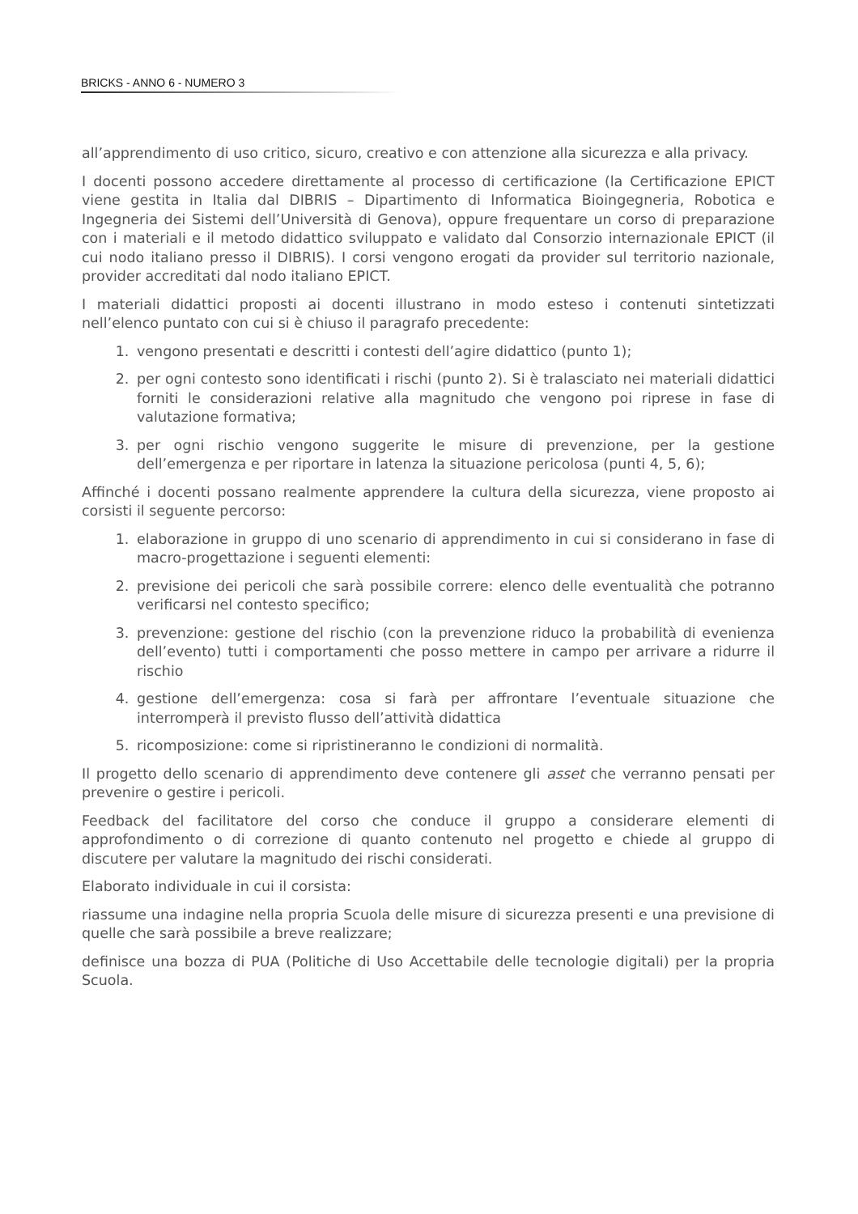BRICKS - ANNO 6 - NUMERO 3
all’apprendimento di uso critico, sicuro, creativo e con attenzione alla sicurezza e alla privacy.
I docenti possono accedere direttamente al processo di certificazione (la Certificazione EPICT viene gestita in Italia dal DIBRIS – Dipartimento di Informatica Bioingegneria, Robotica e Ingegneria dei Sistemi dell’Università di Genova), oppure frequentare un corso di preparazione con i materiali e il metodo didattico sviluppato e validato dal Consorzio internazionale EPICT (il cui nodo italiano presso il DIBRIS). I corsi vengono erogati da provider sul territorio nazionale, provider accreditati dal nodo italiano EPICT.
I materiali didattici proposti ai docenti illustrano in modo esteso i contenuti sintetizzati nell’elenco puntato con cui si è chiuso il paragrafo precedente:
1. vengono presentati e descritti i contesti dell’agire didattico (punto 1);
2. per ogni contesto sono identificati i rischi (punto 2). Si è tralasciato nei materiali didattici forniti le considerazioni relative alla magnitudo che vengono poi riprese in fase di valutazione formativa;
3. per ogni rischio vengono suggerite le misure di prevenzione, per la gestione dell’emergenza e per riportare in latenza la situazione pericolosa (punti 4, 5, 6);
Affinché i docenti possano realmente apprendere la cultura della sicurezza, viene proposto ai corsisti il seguente percorso:
1. elaborazione in gruppo di uno scenario di apprendimento in cui si considerano in fase di macro-progettazione i seguenti elementi:
2. previsione dei pericoli che sarà possibile correre: elenco delle eventualità che potranno verificarsi nel contesto specifico;
3. prevenzione: gestione del rischio (con la prevenzione riduco la probabilità di evenienza dell’evento) tutti i comportamenti che posso mettere in campo per arrivare a ridurre il rischio
4. gestione dell’emergenza: cosa si farà per affrontare l’eventuale situazione che interromperà il previsto flusso dell’attività didattica
5. ricomposizione: come si ripristineranno le condizioni di normalità.
Il progetto dello scenario di apprendimento deve contenere gli asset che verranno pensati per prevenire o gestire i pericoli.
Feedback del facilitatore del corso che conduce il gruppo a considerare elementi di approfondimento o di correzione di quanto contenuto nel progetto e chiede al gruppo di discutere per valutare la magnitudo dei rischi considerati.
Elaborato individuale in cui il corsista:
riassume una indagine nella propria Scuola delle misure di sicurezza presenti e una previsione di quelle che sarà possibile a breve realizzare;
definisce una bozza di PUA (Politiche di Uso Accettabile delle tecnologie digitali) per la propria Scuola.